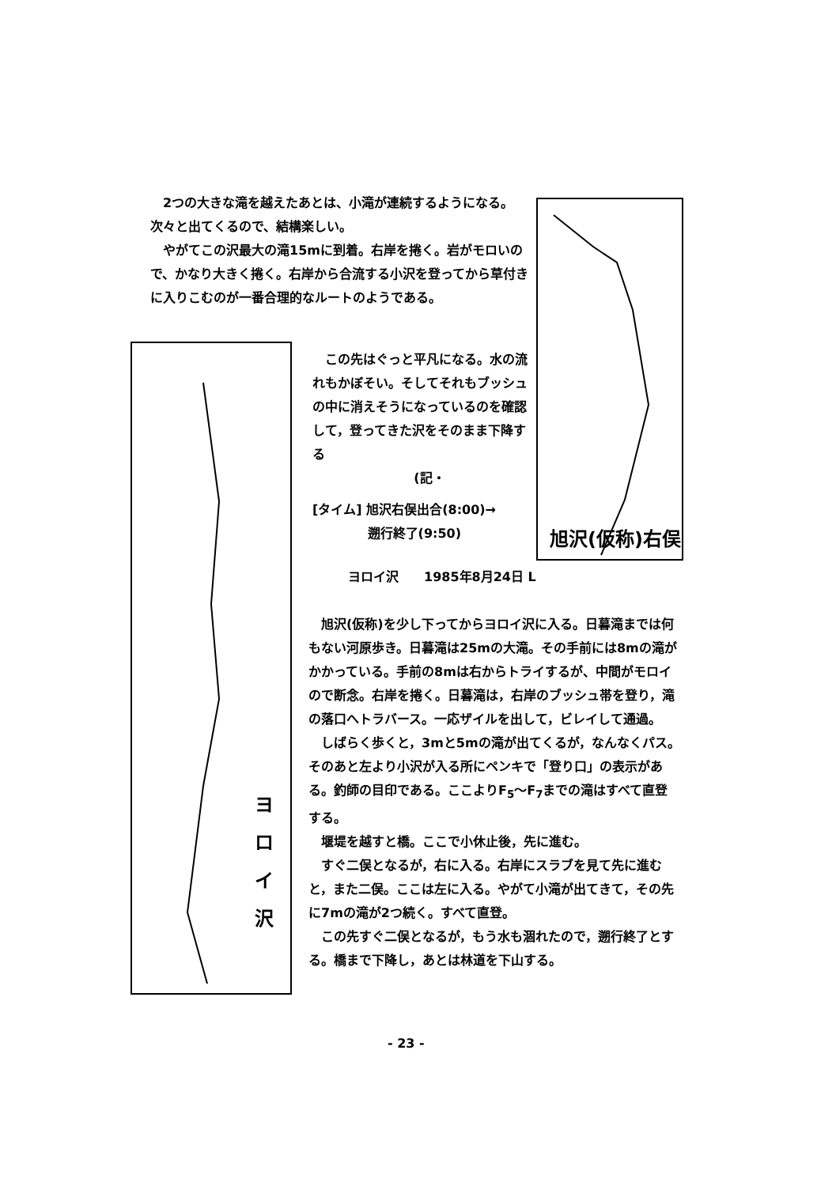2つの大きな滝を越えたあとは、小滝が連続するようになる。次々と出てくるので、結構楽しい。
やがてこの沢最大の滝15mに到着。右岸を捲く。岩がモロいので、かなり大きく捲く。右岸から合流する小沢を登ってから草付きに入りこむのが一番合理的なルートのようである。
旭沢(仮称)右俣
この先はぐっと平凡になる。水の流れもかぼそい。そしてそれもブッシュの中に消えそうになっているのを確認して，登ってきた沢をそのまま下降する
(記・
[タイム] 旭沢右俣出合(8:00)→
　　　　 遡行終了(9:50)
ヨ
ロ
イ
沢
ヨロイ沢　　1985年8月24日 L
旭沢(仮称)を少し下ってからヨロイ沢に入る。日暮滝までは何もない河原歩き。日暮滝は25mの大滝。その手前には8mの滝がかかっている。手前の8mは右からトライするが、中間がモロイので断念。右岸を捲く。日暮滝は，右岸のブッシュ帯を登り，滝の落口へトラバース。一応ザイルを出して，ビレイして通過。
しばらく歩くと，3mと5mの滝が出てくるが，なんなくパス。そのあと左より小沢が入る所にペンキで「登り口」の表示がある。釣師の目印である。ここよりF<sub>5</sub>～F<sub>7</sub>までの滝はすべて直登する。
堰堤を越すと橋。ここで小休止後，先に進む。
すぐ二俣となるが，右に入る。右岸にスラブを見て先に進むと，また二俣。ここは左に入る。やがて小滝が出てきて，その先に7mの滝が2つ続く。すべて直登。
この先すぐ二俣となるが，もう水も涸れたので，遡行終了とする。橋まで下降し，あとは林道を下山する。
- 23 -